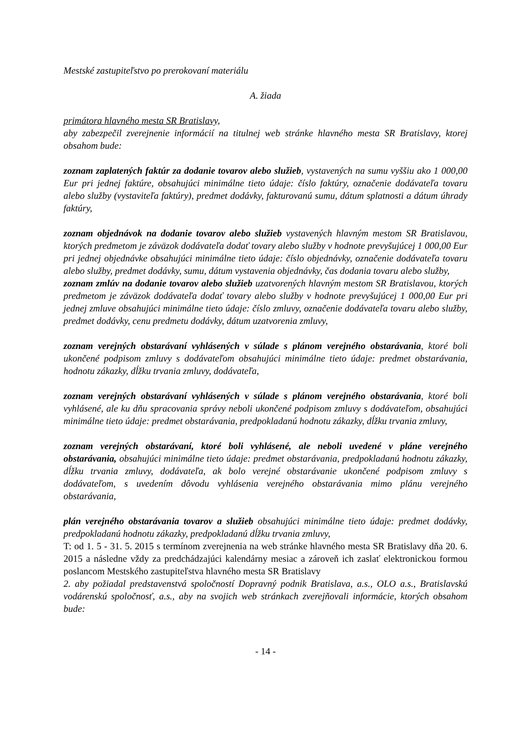Mestské zastupiteľstvo po prerokovaní materiálu
A. žiada
primátora hlavného mesta SR Bratislavy,
aby zabezpečil zverejnenie informácií na titulnej web stránke hlavného mesta SR Bratislavy, ktorej obsahom bude:
zoznam zaplatených faktúr za dodanie tovarov alebo služieb, vystavených na sumu vyššiu ako 1 000,00 Eur pri jednej faktúre, obsahujúci minimálne tieto údaje: číslo faktúry, označenie dodávateľa tovaru alebo služby (vystaviteľa faktúry), predmet dodávky, fakturovanú sumu, dátum splatnosti a dátum úhrady faktúry,
zoznam objednávok na dodanie tovarov alebo služieb vystavených hlavným mestom SR Bratislavou, ktorých predmetom je záväzok dodávateľa dodať tovary alebo služby v hodnote prevyšujúcej 1 000,00 Eur pri jednej objednávke obsahujúci minimálne tieto údaje: číslo objednávky, označenie dodávateľa tovaru alebo služby, predmet dodávky, sumu, dátum vystavenia objednávky, čas dodania tovaru alebo služby,
zoznam zmlúv na dodanie tovarov alebo služieb uzatvorených hlavným mestom SR Bratislavou, ktorých predmetom je záväzok dodávateľa dodať tovary alebo služby v hodnote prevyšujúcej 1 000,00 Eur pri jednej zmluve obsahujúci minimálne tieto údaje: číslo zmluvy, označenie dodávateľa tovaru alebo služby, predmet dodávky, cenu predmetu dodávky, dátum uzatvorenia zmluvy,
zoznam verejných obstarávaní vyhlásených v súlade s plánom verejného obstarávania, ktoré boli ukončené podpisom zmluvy s dodávateľom obsahujúci minimálne tieto údaje: predmet obstarávania, hodnotu zákazky, dĺžku trvania zmluvy, dodávateľa,
zoznam verejných obstarávaní vyhlásených v súlade s plánom verejného obstarávania, ktoré boli vyhlásené, ale ku dňu spracovania správy neboli ukončené podpisom zmluvy s dodávateľom, obsahujúci minimálne tieto údaje: predmet obstarávania, predpokladanú hodnotu zákazky, dĺžku trvania zmluvy,
zoznam verejných obstarávaní, ktoré boli vyhlásené, ale neboli uvedené v pláne verejného obstarávania, obsahujúci minimálne tieto údaje: predmet obstarávania, predpokladanú hodnotu zákazky, dĺžku trvania zmluvy, dodávateľa, ak bolo verejné obstarávanie ukončené podpisom zmluvy s dodávateľom, s uvedením dôvodu vyhlásenia verejného obstarávania mimo plánu verejného obstarávania,
plán verejného obstarávania tovarov a služieb obsahujúci minimálne tieto údaje: predmet dodávky, predpokladanú hodnotu zákazky, predpokladanú dĺžku trvania zmluvy,
T: od 1. 5 - 31. 5. 2015 s termínom zverejnenia na web stránke hlavného mesta SR Bratislavy dňa 20. 6. 2015 a následne vždy za predchádzajúci kalendárny mesiac a zároveň ich zaslať elektronickou formou poslancom Mestského zastupiteľstva hlavného mesta SR Bratislavy
2. aby požiadal predstavenstvá spoločností Dopravný podnik Bratislava, a.s., OLO a.s., Bratislavskú vodárenskú spoločnosť, a.s., aby na svojich web stránkach zverejňovali informácie, ktorých obsahom bude:
- 14 -